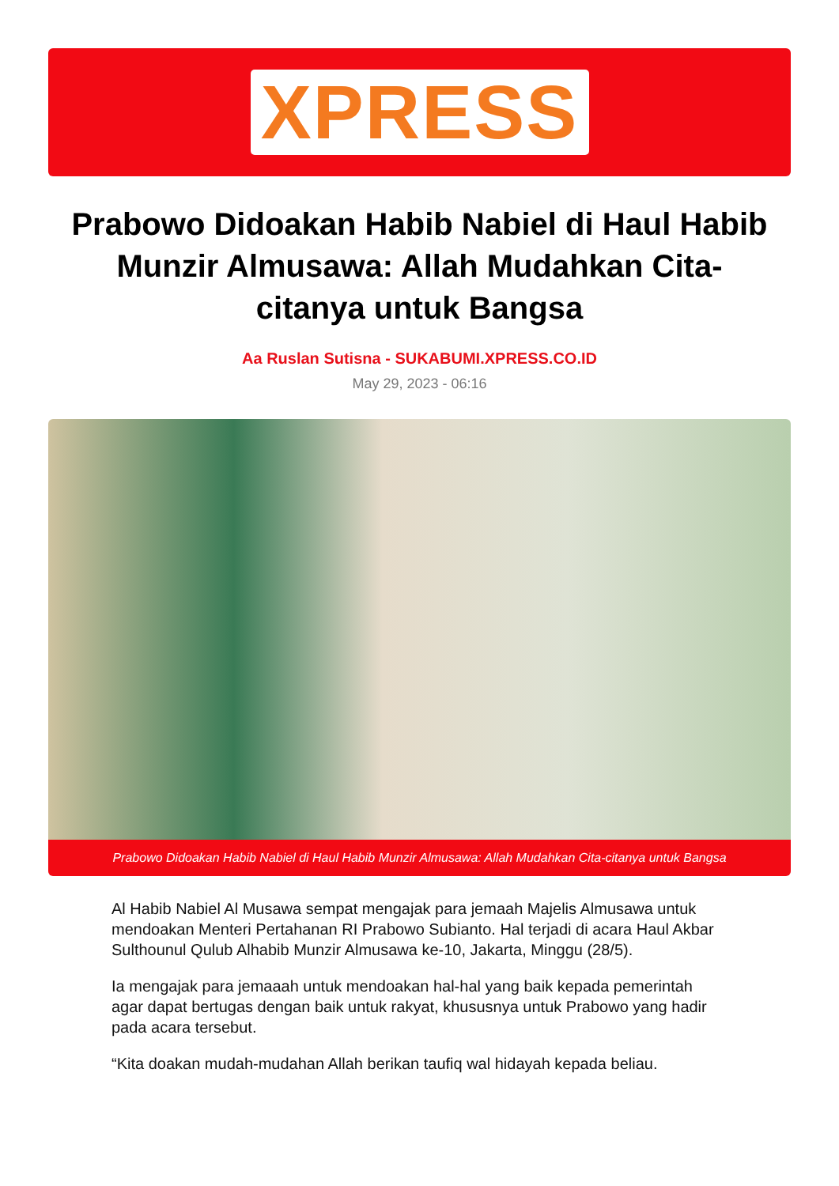XPRESS
Prabowo Didoakan Habib Nabiel di Haul Habib Munzir Almusawa: Allah Mudahkan Cita-citanya untuk Bangsa
Aa Ruslan Sutisna - SUKABUMI.XPRESS.CO.ID
May 29, 2023 - 06:16
Prabowo Didoakan Habib Nabiel di Haul Habib Munzir Almusawa: Allah Mudahkan Cita-citanya untuk Bangsa
Al Habib Nabiel Al Musawa sempat mengajak para jemaah Majelis Almusawa untuk mendoakan Menteri Pertahanan RI Prabowo Subianto. Hal terjadi di acara Haul Akbar Sulthounul Qulub Alhabib Munzir Almusawa ke-10, Jakarta, Minggu (28/5).
Ia mengajak para jemaaah untuk mendoakan hal-hal yang baik kepada pemerintah agar dapat bertugas dengan baik untuk rakyat, khususnya untuk Prabowo yang hadir pada acara tersebut.
“Kita doakan mudah-mudahan Allah berikan taufiq wal hidayah kepada beliau.